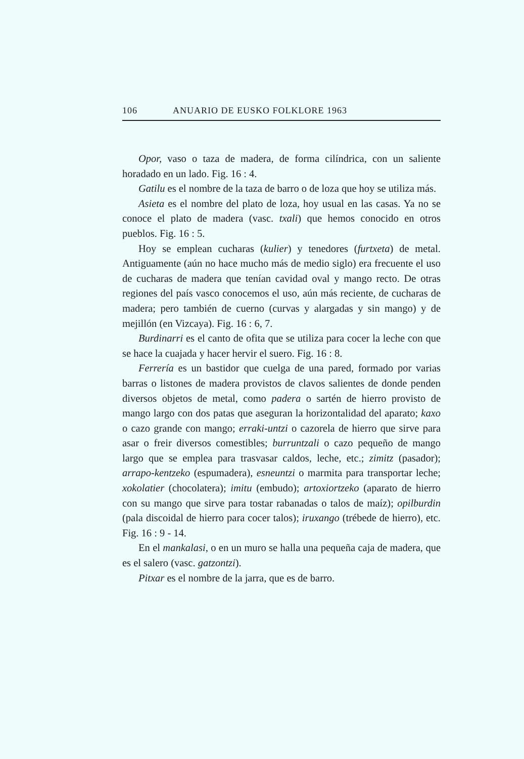106 ANUARIO DE EUSKO FOLKLORE 1963
Opor, vaso o taza de madera, de forma cilíndrica, con un saliente horadado en un lado. Fig. 16 : 4.
Gatilu es el nombre de la taza de barro o de loza que hoy se utiliza más.
Asieta es el nombre del plato de loza, hoy usual en las casas. Ya no se conoce el plato de madera (vasc. txali) que hemos conocido en otros pueblos. Fig. 16 : 5.
Hoy se emplean cucharas (kulier) y tenedores (furtxeta) de metal. Antiguamente (aún no hace mucho más de medio siglo) era frecuente el uso de cucharas de madera que tenían cavidad oval y mango recto. De otras regiones del país vasco conocemos el uso, aún más reciente, de cucharas de madera; pero también de cuerno (curvas y alargadas y sin mango) y de mejillón (en Vizcaya). Fig. 16 : 6, 7.
Burdinarri es el canto de ofita que se utiliza para cocer la leche con que se hace la cuajada y hacer hervir el suero. Fig. 16 : 8.
Ferrería es un bastidor que cuelga de una pared, formado por varias barras o listones de madera provistos de clavos salientes de donde penden diversos objetos de metal, como padera o sartén de hierro provisto de mango largo con dos patas que aseguran la horizontalidad del aparato; kaxo o cazo grande con mango; erraki-untzi o cazorela de hierro que sirve para asar o freir diversos comestibles; burruntzali o cazo pequeño de mango largo que se emplea para trasvasar caldos, leche, etc.; zimitz (pasador); arrapo-kentzeko (espumadera), esneuntzi o marmita para transportar leche; xokolatier (chocolatera); imitu (embudo); artoxiortzeko (aparato de hierro con su mango que sirve para tostar rabanadas o talos de maíz); opilburdin (pala discoidal de hierro para cocer talos); iruxango (trébede de hierro), etc. Fig. 16 : 9 - 14.
En el mankalasi, o en un muro se halla una pequeña caja de madera, que es el salero (vasc. gatzontzi).
Pitxar es el nombre de la jarra, que es de barro.